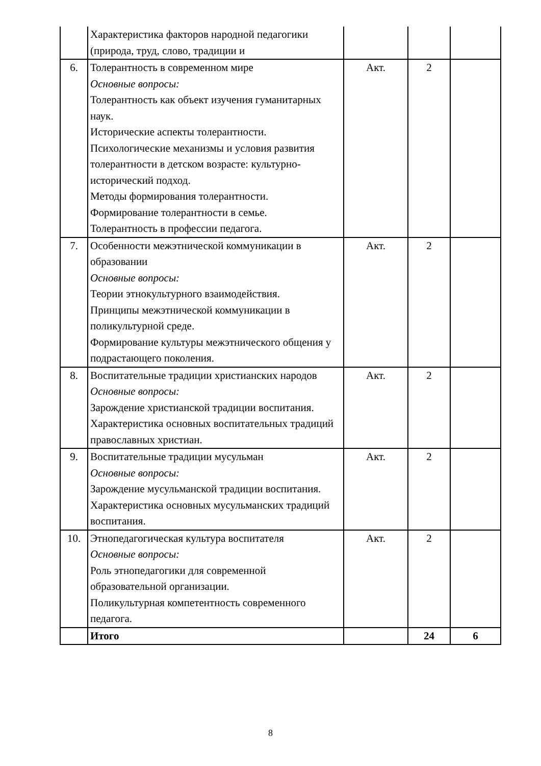| | Характеристика факторов народной педагогики (природа, труд, слово, традиции и | | | |
| 6. | Толерантность в современном мире Основные вопросы: Толерантность как объект изучения гуманитарных наук. Исторические аспекты толерантности. Психологические механизмы и условия развития толерантности в детском возрасте: культурно-исторический подход. Методы формирования толерантности. Формирование толерантности в семье. Толерантность в профессии педагога. | Акт. | 2 | |
| 7. | Особенности межэтнической коммуникации в образовании Основные вопросы: Теории этнокультурного взаимодействия. Принципы межэтнической коммуникации в поликультурной среде. Формирование культуры межэтнического общения у подрастающего поколения. | Акт. | 2 | |
| 8. | Воспитательные традиции христианских народов Основные вопросы: Зарождение христианской традиции воспитания. Характеристика основных воспитательных традиций православных христиан. | Акт. | 2 | |
| 9. | Воспитательные традиции мусульман Основные вопросы: Зарождение мусульманской традиции воспитания. Характеристика основных мусульманских традиций воспитания. | Акт. | 2 | |
| 10. | Этнопедагогическая культура воспитателя Основные вопросы: Роль этнопедагогики для современной образовательной организации. Поликультурная компетентность современного педагога. | Акт. | 2 | |
| | Итого | | 24 | 6 |
8